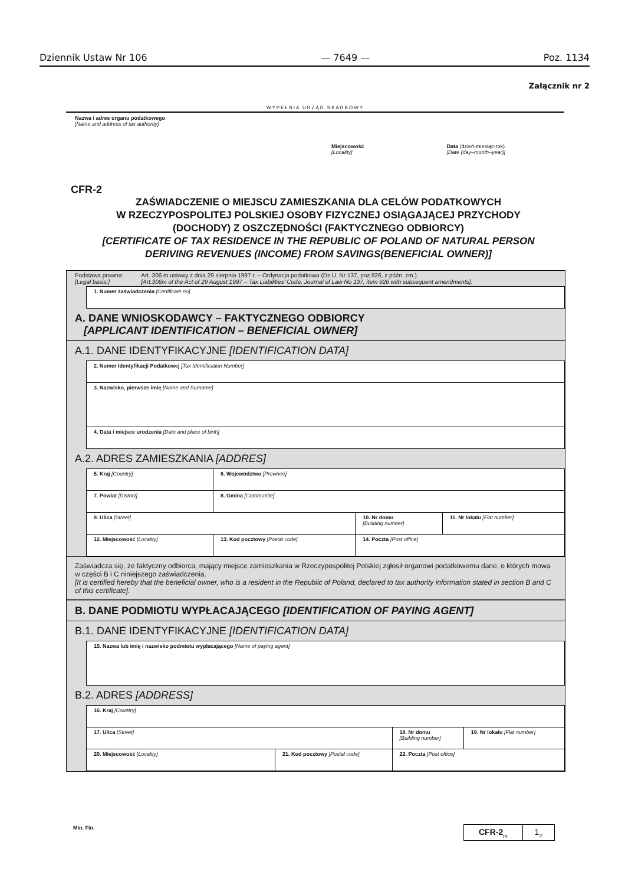Dziennik Ustaw Nr 106 — 7649 — Poz. 1134
Załącznik nr 2
WYPEŁNIA URZĄD SKARBOWY
Nazwa i adres organu podatkowego
[Name and address of tax authority]
Miejscowość
[Locality]
Data (dzień-miesiąc-rok)
[Date (day–month–year)]
CFR-2
ZAŚWIADCZENIE O MIEJSCU ZAMIESZKANIA DLA CELÓW PODATKOWYCH
W RZECZYPOSPOLITEJ POLSKIEJ OSOBY FIZYCZNEJ OSIĄGAJĄCEJ PRZYCHODY
(DOCHODY) Z OSZCZĘDNOŚCI (FAKTYCZNEGO ODBIORCY)
[CERTIFICATE OF TAX RESIDENCE IN THE REPUBLIC OF POLAND OF NATURAL PERSON
DERIVING REVENUES (INCOME) FROM SAVINGS(BENEFICIAL OWNER)]
Podstawa prawna:
[Legal basis:]
Art. 306 m ustawy z dnia 29 sierpnia 1997 r. – Ordynacja podatkowa (Dz.U. Nr 137, poz.926, z późn. zm.).
[Art.306m of the Act of 29 August 1997 – Tax Liabilities' Code, Journal of Law No 137, item 926 with subsequent amendments].
| 1. Numer zaświadczenia [Certificate no] |
A. DANE WNIOSKODAWCY – FAKTYCZNEGO ODBIORCY
[APPLICANT IDENTIFICATION – BENEFICIAL OWNER]
A.1. DANE IDENTYFIKACYJNE [IDENTIFICATION DATA]
| 2. Numer Identyfikacji Podatkowej [Tax Identification Number] |
| 3. Nazwisko, pierwsze imię [Name and Surname] |
| 4. Data i miejsce urodzenia [Date and place of birth] |
A.2. ADRES ZAMIESZKANIA [ADDRES]
| 5. Kraj [Country] | 6. Województwo [Province] | | | |
| 7. Powiat [District] | | 8. Gmina [Communite] | | |
| 9. Ulica [Street] | | | 10. Nr domu [Building number] | 11. Nr lokalu [Flat number] |
| 12. Miejscowość [Locality] | | 13. Kod pocztowy [Postal code] | 14. Poczta [Post office] | |
Zaświadcza się, że faktyczny odbiorca, mający miejsce zamieszkania w Rzeczypospolitej Polskiej zgłosił organowi podatkowemu dane, o których mowa w części B i C niniejszego zaświadczenia.
[It is certified hereby that the beneficial owner, who is a resident in the Republic of Poland, declared to tax authority information stated in section B and C of this certificate].
B. DANE PODMIOTU WYPŁACAJĄCEGO [IDENTIFICATION OF PAYING AGENT]
B.1. DANE IDENTYFIKACYJNE [IDENTIFICATION DATA]
| 15. Nazwa lub imię i nazwisko podmiotu wypłacającego [Name of paying agent] |
B.2. ADRES [ADDRESS]
| 16. Kraj [Country] | | | |
| 17. Ulica [Street] | | 18. Nr domu [Building number] | 19. Nr lokalu [Flat number] |
| 20. Miejscowość [Locality] | 21. Kod pocztowy [Postal code] | 22. Poczta [Post office] | |
Min. Fin.
CFR-2<sub>(1)</sub>
1<sub>/2</sub>